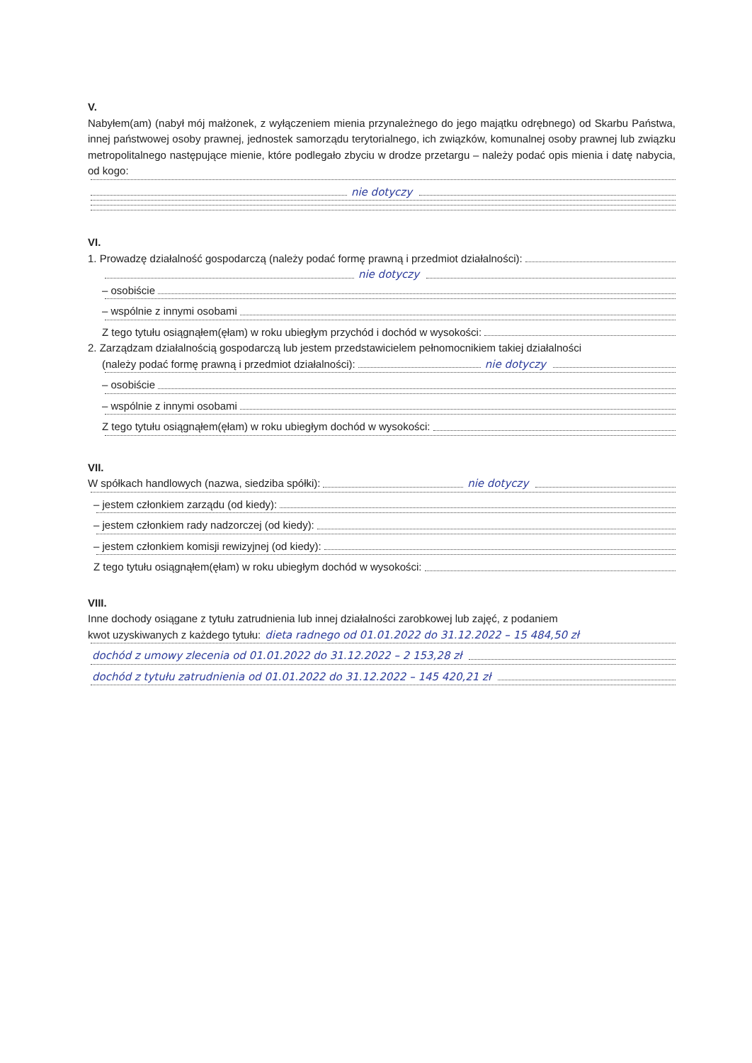V.
Nabyłem(am) (nabył mój małżonek, z wyłączeniem mienia przynależnego do jego majątku odrębnego) od Skarbu Państwa, innej państwowej osoby prawnej, jednostek samorządu terytorialnego, ich związków, komunalnej osoby prawnej lub związku metropolitalnego następujące mienie, które podlegało zbyciu w drodze przetargu – należy podać opis mienia i datę nabycia, od kogo:
nie dotyczy
VI.
1. Prowadzę działalność gospodarczą (należy podać formę prawną i przedmiot działalności):
nie dotyczy
– osobiście
– wspólnie z innymi osobami
Z tego tytułu osiągnąłem(ęłam) w roku ubiegłym przychód i dochód w wysokości:
2. Zarządzam działalnością gospodarczą lub jestem przedstawicielem pełnomocnikiem takiej działalności
(należy podać formę prawną i przedmiot działalności): nie dotyczy
– osobiście
– wspólnie z innymi osobami
Z tego tytułu osiągnąłem(ęłam) w roku ubiegłym dochód w wysokości:
VII.
W spółkach handlowych (nazwa, siedziba spółki): nie dotyczy
– jestem członkiem zarządu (od kiedy):
– jestem członkiem rady nadzorczej (od kiedy):
– jestem członkiem komisji rewizyjnej (od kiedy):
Z tego tytułu osiągnąłem(ęłam) w roku ubiegłym dochód w wysokości:
VIII.
Inne dochody osiągane z tytułu zatrudnienia lub innej działalności zarobkowej lub zajęć, z podaniem
kwot uzyskiwanych z każdego tytułu: dieta radnego od 01.01.2022 do 31.12.2022 – 15 484,50 zł
dochód z umowy zlecenia od 01.01.2022 do 31.12.2022 – 2 153,28 zł
dochód z tytułu zatrudnienia od 01.01.2022 do 31.12.2022 – 145 420,21 zł